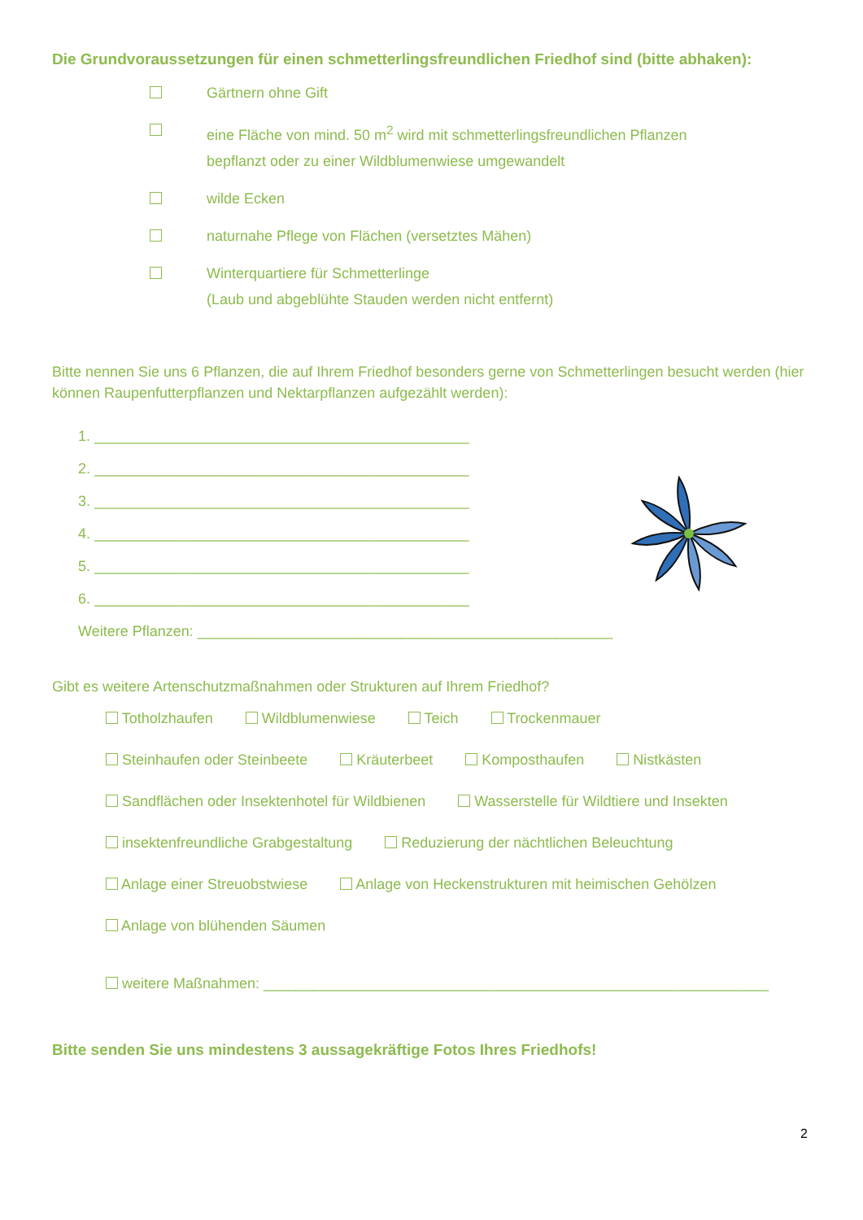Die Grundvoraussetzungen für einen schmetterlingsfreundlichen Friedhof sind (bitte abhaken):
Gärtnern ohne Gift
eine Fläche von mind. 50 m<sup>2</sup> wird mit schmetterlingsfreundlichen Pflanzen
bepflanzt oder zu einer Wildblumenwiese umgewandelt
wilde Ecken
naturnahe Pflege von Flächen (versetztes Mähen)
Winterquartiere für Schmetterlinge
(Laub und abgeblühte Stauden werden nicht entfernt)
Bitte nennen Sie uns 6 Pflanzen, die auf Ihrem Friedhof besonders gerne von Schmetterlingen besucht werden (hier können Raupenfutterpflanzen und Nektarpflanzen aufgezählt werden):
1. ______________________________________________
2. ______________________________________________
3. ______________________________________________
4. ______________________________________________
5. ______________________________________________
6. ______________________________________________
Weitere Pflanzen: ___________________________________________________
Gibt es weitere Artenschutzmaßnahmen oder Strukturen auf Ihrem Friedhof?
Totholzhaufen Wildblumenwiese Teich Trockenmauer
Steinhaufen oder Steinbeete Kräuterbeet Komposthaufen Nistkästen
Sandflächen oder Insektenhotel für Wildbienen Wasserstelle für Wildtiere und Insekten
insektenfreundliche Grabgestaltung Reduzierung der nächtlichen Beleuchtung
Anlage einer Streuobstwiese Anlage von Heckenstrukturen mit heimischen Gehölzen
Anlage von blühenden Säumen
weitere Maßnahmen: ______________________________________________________________
Bitte senden Sie uns mindestens 3 aussagekräftige Fotos Ihres Friedhofs!
2